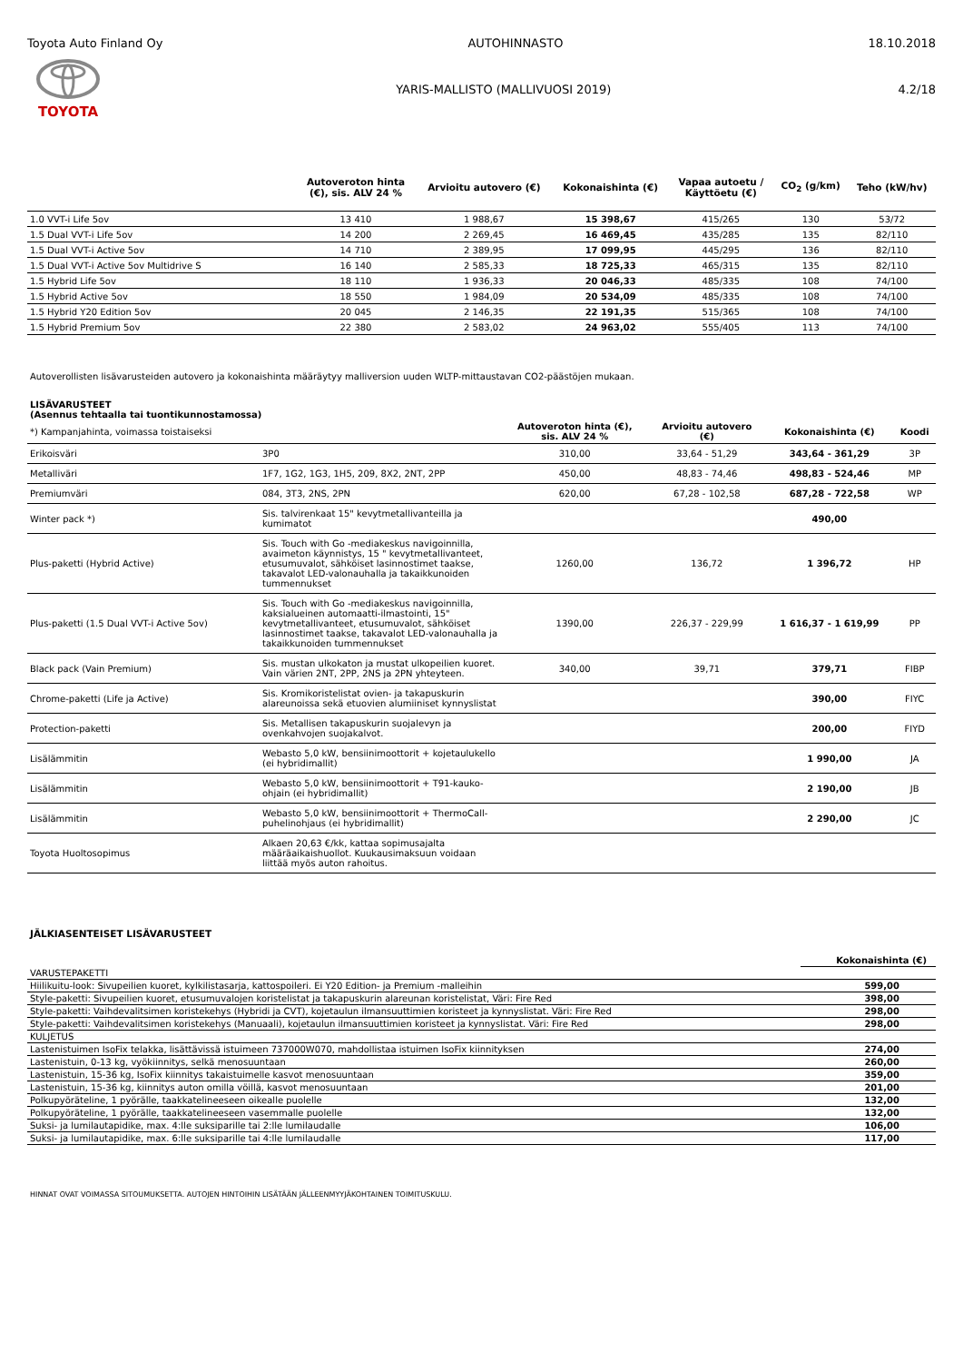Toyota Auto Finland Oy AUTOHINNASTO 18.10.2018
TOYOTA
YARIS-MALLISTO (MALLIVUOSI 2019) 4.2/18
| | Autoveroton hinta (€), sis. ALV 24 % | Arvioitu autovero (€) | Kokonaishinta (€) | Vapaa autoetu / Käyttöetu (€) | CO<sub>2</sub> (g/km) | Teho (kW/hv) |
| --- | --- | --- | --- | --- | --- | --- |
| 1.0 VVT-i Life 5ov | 13 410 | 1 988,67 | 15 398,67 | 415/265 | 130 | 53/72 |
| 1.5 Dual VVT-i Life 5ov | 14 200 | 2 269,45 | 16 469,45 | 435/285 | 135 | 82/110 |
| 1.5 Dual VVT-i Active 5ov | 14 710 | 2 389,95 | 17 099,95 | 445/295 | 136 | 82/110 |
| 1.5 Dual VVT-i Active 5ov Multidrive S | 16 140 | 2 585,33 | 18 725,33 | 465/315 | 135 | 82/110 |
| 1.5 Hybrid Life 5ov | 18 110 | 1 936,33 | 20 046,33 | 485/335 | 108 | 74/100 |
| 1.5 Hybrid Active 5ov | 18 550 | 1 984,09 | 20 534,09 | 485/335 | 108 | 74/100 |
| 1.5 Hybrid Y20 Edition 5ov | 20 045 | 2 146,35 | 22 191,35 | 515/365 | 108 | 74/100 |
| 1.5 Hybrid Premium 5ov | 22 380 | 2 583,02 | 24 963,02 | 555/405 | 113 | 74/100 |
Autoverollisten lisävarusteiden autovero ja kokonaishinta määräytyy malliversion uuden WLTP-mittaustavan CO2-päästöjen mukaan.
LISÄVARUSTEET
(Asennus tehtaalla tai tuontikunnostamossa)
| *) Kampanjahinta, voimassa toistaiseksi | | Autoveroton hinta (€), sis. ALV 24 % | Arvioitu autovero (€) | Kokonaishinta (€) | Koodi |
| --- | --- | --- | --- | --- | --- |
| Erikoisväri | 3P0 | 310,00 | 33,64 - 51,29 | 343,64 - 361,29 | 3P |
| Metalliväri | 1F7, 1G2, 1G3, 1H5, 209, 8X2, 2NT, 2PP | 450,00 | 48,83 - 74,46 | 498,83 - 524,46 | MP |
| Premiumväri | 084, 3T3, 2NS, 2PN | 620,00 | 67,28 - 102,58 | 687,28 - 722,58 | WP |
| Winter pack *) | Sis. talvirenkaat 15" kevytmetallivanteilla ja kumimatot | | | 490,00 | |
| Plus-paketti (Hybrid Active) | Sis. Touch with Go -mediakeskus navigoinnilla, avaimeton käynnistys, 15 " kevytmetallivanteet, etusumuvalot, sähköiset lasinnostimet taakse, takavalot LED-valonauhalla ja takaikkunoiden tummennukset | 1260,00 | 136,72 | 1 396,72 | HP |
| Plus-paketti (1.5 Dual VVT-i Active 5ov) | Sis. Touch with Go -mediakeskus navigoinnilla, kaksialueinen automaatti-ilmastointi, 15" kevytmetallivanteet, etusumuvalot, sähköiset lasinnostimet taakse, takavalot LED-valonauhalla ja takaikkunoiden tummennukset | 1390,00 | 226,37 - 229,99 | 1 616,37 - 1 619,99 | PP |
| Black pack (Vain Premium) | Sis. mustan ulkokaton ja mustat ulkopeilien kuoret. Vain värien 2NT, 2PP, 2NS ja 2PN yhteyteen. | 340,00 | 39,71 | 379,71 | FIBP |
| Chrome-paketti (Life ja Active) | Sis. Kromikoristelistat ovien- ja takapuskurin alareunoissa sekä etuovien alumiiniset kynnyslistat | | | 390,00 | FIYC |
| Protection-paketti | Sis. Metallisen takapuskurin suojalevyn ja ovenkahvojen suojakalvot. | | | 200,00 | FIYD |
| Lisälämmitin | Webasto 5,0 kW, bensiinimoottorit + kojetaulukello (ei hybridimallit) | | | 1 990,00 | JA |
| Lisälämmitin | Webasto 5,0 kW, bensiinimoottorit + T91-kauko-ohjain (ei hybridimallit) | | | 2 190,00 | JB |
| Lisälämmitin | Webasto 5,0 kW, bensiinimoottorit + ThermoCall-puhelinohjaus (ei hybridimallit) | | | 2 290,00 | JC |
| Toyota Huoltosopimus | Alkaen 20,63 €/kk, kattaa sopimusajalta määräaikaishuollot. Kuukausimaksuun voidaan liittää myös auton rahoitus. | | | | |
JÄLKIASENTEISET LISÄVARUSTEET
| | Kokonaishinta (€) |
| VARUSTEPAKETTI | |
| Hiilikuitu-look: Sivupeilien kuoret, kylkilistasarja, kattospoileri. Ei Y20 Edition- ja Premium -malleihin | 599,00 |
| Style-paketti: Sivupeilien kuoret, etusumuvalojen koristelistat ja takapuskurin alareunan koristelistat, Väri: Fire Red | 398,00 |
| Style-paketti: Vaihdevalitsimen koristekehys (Hybridi ja CVT), kojetaulun ilmansuuttimien koristeet ja kynnyslistat. Väri: Fire Red | 298,00 |
| Style-paketti: Vaihdevalitsimen koristekehys (Manuaali), kojetaulun ilmansuuttimien koristeet ja kynnyslistat. Väri: Fire Red | 298,00 |
| KULJETUS | |
| Lastenistuimen IsoFix telakka, lisättävissä istuimeen 737000W070, mahdollistaa istuimen IsoFix kiinnityksen | 274,00 |
| Lastenistuin, 0-13 kg, vyökiinnitys, selkä menosuuntaan | 260,00 |
| Lastenistuin, 15-36 kg, IsoFix kiinnitys takaistuimelle kasvot menosuuntaan | 359,00 |
| Lastenistuin, 15-36 kg, kiinnitys auton omilla vöillä, kasvot menosuuntaan | 201,00 |
| Polkupyöräteline, 1 pyörälle, taakkatelineeseen oikealle puolelle | 132,00 |
| Polkupyöräteline, 1 pyörälle, taakkatelineeseen vasemmalle puolelle | 132,00 |
| Suksi- ja lumilautapidike, max. 4:lle suksiparille tai 2:lle lumilaudalle | 106,00 |
| Suksi- ja lumilautapidike, max. 6:lle suksiparille tai 4:lle lumilaudalle | 117,00 |
HINNAT OVAT VOIMASSA SITOUMUKSETTA. AUTOJEN HINTOIHIN LISÄTÄÄN JÄLLEENMYYJÄKOHTAINEN TOIMITUSKULU.